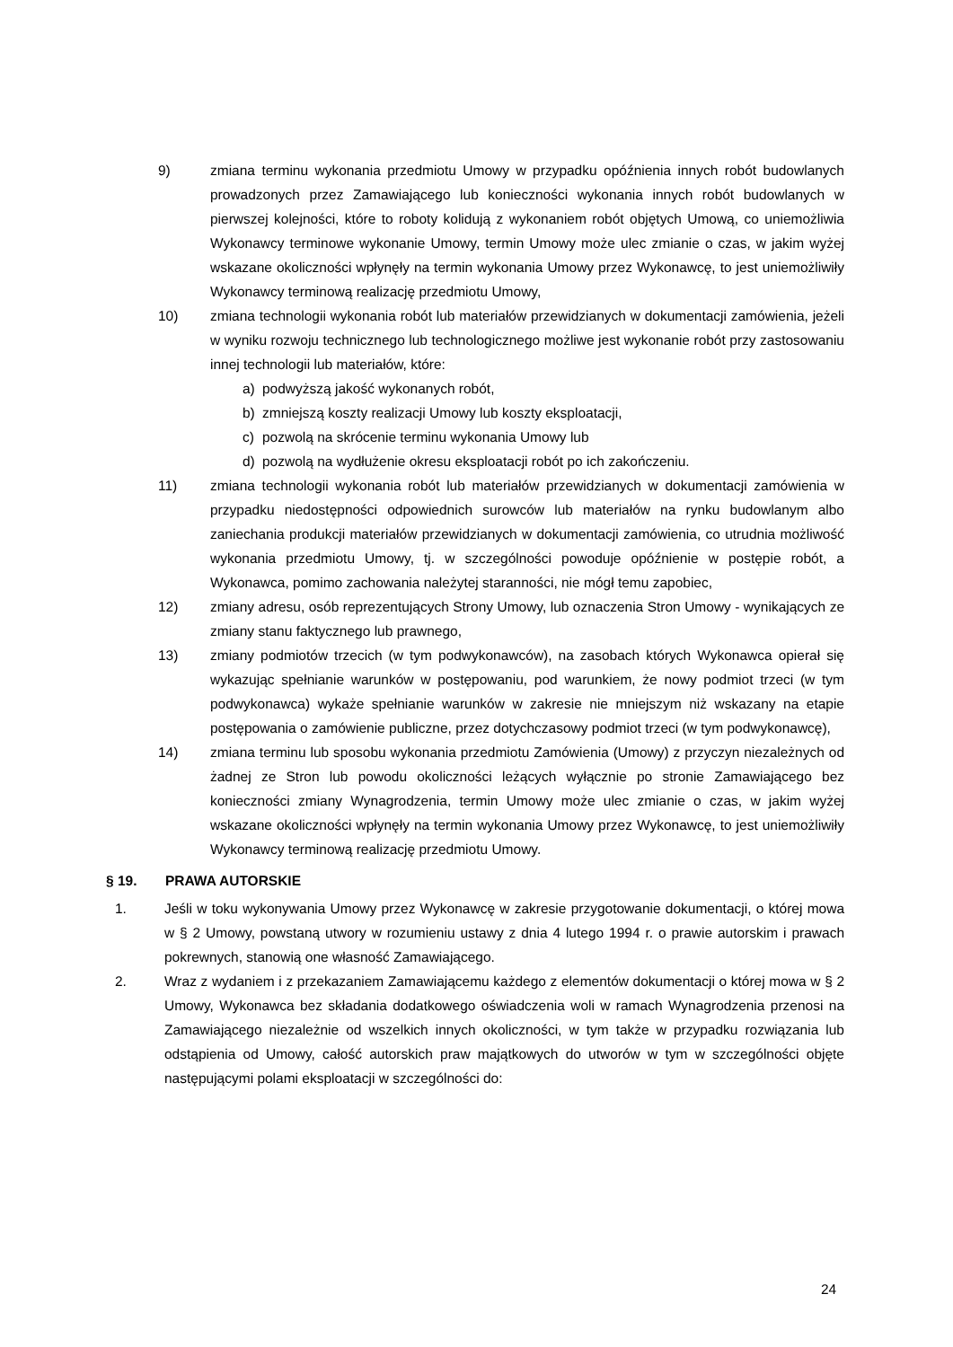9) zmiana terminu wykonania przedmiotu Umowy w przypadku opóźnienia innych robót budowlanych prowadzonych przez Zamawiającego lub konieczności wykonania innych robót budowlanych w pierwszej kolejności, które to roboty kolidują z wykonaniem robót objętych Umową, co uniemożliwia Wykonawcy terminowe wykonanie Umowy, termin Umowy może ulec zmianie o czas, w jakim wyżej wskazane okoliczności wpłynęły na termin wykonania Umowy przez Wykonawcę, to jest uniemożliwiły Wykonawcy terminową realizację przedmiotu Umowy,
10) zmiana technologii wykonania robót lub materiałów przewidzianych w dokumentacji zamówienia, jeżeli w wyniku rozwoju technicznego lub technologicznego możliwe jest wykonanie robót przy zastosowaniu innej technologii lub materiałów, które:
a) podwyższą jakość wykonanych robót,
b) zmniejszą koszty realizacji Umowy lub koszty eksploatacji,
c) pozwolą na skrócenie terminu wykonania Umowy lub
d) pozwolą na wydłużenie okresu eksploatacji robót po ich zakończeniu.
11) zmiana technologii wykonania robót lub materiałów przewidzianych w dokumentacji zamówienia w przypadku niedostępności odpowiednich surowców lub materiałów na rynku budowlanym albo zaniechania produkcji materiałów przewidzianych w dokumentacji zamówienia, co utrudnia możliwość wykonania przedmiotu Umowy, tj. w szczególności powoduje opóźnienie w postępie robót, a Wykonawca, pomimo zachowania należytej staranności, nie mógł temu zapobiec,
12) zmiany adresu, osób reprezentujących Strony Umowy, lub oznaczenia Stron Umowy - wynikających ze zmiany stanu faktycznego lub prawnego,
13) zmiany podmiotów trzecich (w tym podwykonawców), na zasobach których Wykonawca opierał się wykazując spełnianie warunków w postępowaniu, pod warunkiem, że nowy podmiot trzeci (w tym podwykonawca) wykaże spełnianie warunków w zakresie nie mniejszym niż wskazany na etapie postępowania o zamówienie publiczne, przez dotychczasowy podmiot trzeci (w tym podwykonawcę),
14) zmiana terminu lub sposobu wykonania przedmiotu Zamówienia (Umowy) z przyczyn niezależnych od żadnej ze Stron lub powodu okoliczności leżących wyłącznie po stronie Zamawiającego bez konieczności zmiany Wynagrodzenia, termin Umowy może ulec zmianie o czas, w jakim wyżej wskazane okoliczności wpłynęły na termin wykonania Umowy przez Wykonawcę, to jest uniemożliwiły Wykonawcy terminową realizację przedmiotu Umowy.
§ 19. PRAWA AUTORSKIE
1. Jeśli w toku wykonywania Umowy przez Wykonawcę w zakresie przygotowanie dokumentacji, o której mowa w § 2 Umowy, powstaną utwory w rozumieniu ustawy z dnia 4 lutego 1994 r. o prawie autorskim i prawach pokrewnych, stanowią one własność Zamawiającego.
2. Wraz z wydaniem i z przekazaniem Zamawiającemu każdego z elementów dokumentacji o której mowa w § 2 Umowy, Wykonawca bez składania dodatkowego oświadczenia woli w ramach Wynagrodzenia przenosi na Zamawiającego niezależnie od wszelkich innych okoliczności, w tym także w przypadku rozwiązania lub odstąpienia od Umowy, całość autorskich praw majątkowych do utworów w tym w szczególności objęte następującymi polami eksploatacji w szczególności do:
24